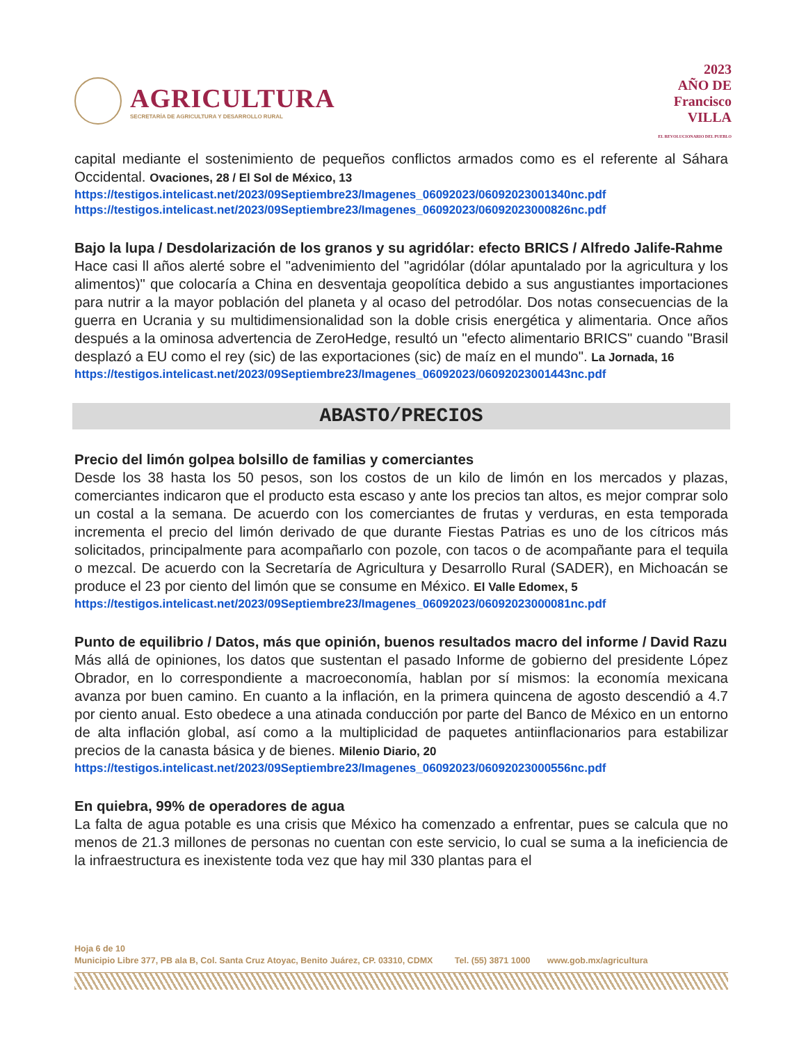AGRICULTURA
SECRETARÍA DE AGRICULTURA Y DESARROLLO RURAL
2023
AÑO DE
Francisco
VILLA
EL REVOLUCIONARIO DEL PUEBLO
capital mediante el sostenimiento de pequeños conflictos armados como es el referente al Sáhara Occidental. Ovaciones, 28 / El Sol de México, 13
https://testigos.intelicast.net/2023/09Septiembre23/Imagenes_06092023/06092023001340nc.pdf
https://testigos.intelicast.net/2023/09Septiembre23/Imagenes_06092023/06092023000826nc.pdf
Bajo la lupa / Desdolarización de los granos y su agridólar: efecto BRICS / Alfredo Jalife-Rahme
Hace casi ll años alerté sobre el "advenimiento del "agridólar (dólar apuntalado por la agricultura y los alimentos)" que colocaría a China en desventaja geopolítica debido a sus angustiantes importaciones para nutrir a la mayor población del planeta y al ocaso del petrodólar. Dos notas consecuencias de la guerra en Ucrania y su multidimensionalidad son la doble crisis energética y alimentaria. Once años después a la ominosa advertencia de ZeroHedge, resultó un "efecto alimentario BRICS" cuando "Brasil desplazó a EU como el rey (sic) de las exportaciones (sic) de maíz en el mundo". La Jornada, 16
https://testigos.intelicast.net/2023/09Septiembre23/Imagenes_06092023/06092023001443nc.pdf
ABASTO/PRECIOS
Precio del limón golpea bolsillo de familias y comerciantes
Desde los 38 hasta los 50 pesos, son los costos de un kilo de limón en los mercados y plazas, comerciantes indicaron que el producto esta escaso y ante los precios tan altos, es mejor comprar solo un costal a la semana. De acuerdo con los comerciantes de frutas y verduras, en esta temporada incrementa el precio del limón derivado de que durante Fiestas Patrias es uno de los cítricos más solicitados, principalmente para acompañarlo con pozole, con tacos o de acompañante para el tequila o mezcal. De acuerdo con la Secretaría de Agricultura y Desarrollo Rural (SADER), en Michoacán se produce el 23 por ciento del limón que se consume en México. El Valle Edomex, 5
https://testigos.intelicast.net/2023/09Septiembre23/Imagenes_06092023/06092023000081nc.pdf
Punto de equilibrio / Datos, más que opinión, buenos resultados macro del informe / David Razu
Más allá de opiniones, los datos que sustentan el pasado Informe de gobierno del presidente López Obrador, en lo correspondiente a macroeconomía, hablan por sí mismos: la economía mexicana avanza por buen camino. En cuanto a la inflación, en la primera quincena de agosto descendió a 4.7 por ciento anual. Esto obedece a una atinada conducción por parte del Banco de México en un entorno de alta inflación global, así como a la multiplicidad de paquetes antiinflacionarios para estabilizar precios de la canasta básica y de bienes. Milenio Diario, 20
https://testigos.intelicast.net/2023/09Septiembre23/Imagenes_06092023/06092023000556nc.pdf
En quiebra, 99% de operadores de agua
La falta de agua potable es una crisis que México ha comenzado a enfrentar, pues se calcula que no menos de 21.3 millones de personas no cuentan con este servicio, lo cual se suma a la ineficiencia de la infraestructura es inexistente toda vez que hay mil 330 plantas para el
Hoja 6 de 10
Municipio Libre 377, PB ala B, Col. Santa Cruz Atoyac, Benito Juárez, CP. 03310, CDMX Tel. (55) 3871 1000 www.gob.mx/agricultura